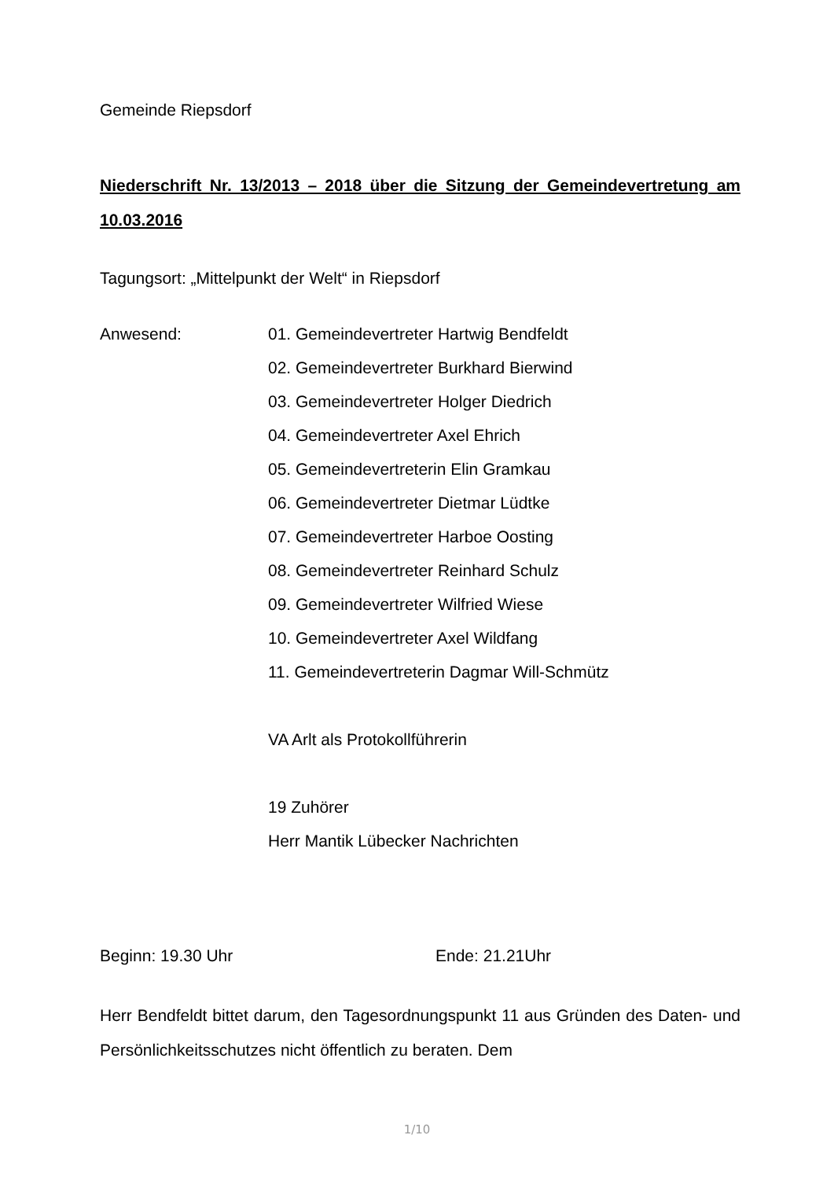Gemeinde Riepsdorf
Niederschrift Nr. 13/2013 – 2018 über die Sitzung der Gemeindevertretung am 10.03.2016
Tagungsort: „Mittelpunkt der Welt“ in Riepsdorf
Anwesend: 01. Gemeindevertreter Hartwig Bendfeldt
02. Gemeindevertreter Burkhard Bierwind
03. Gemeindevertreter Holger Diedrich
04. Gemeindevertreter Axel Ehrich
05. Gemeindevertreterin Elin Gramkau
06. Gemeindevertreter Dietmar Lüdtke
07. Gemeindevertreter Harboe Oosting
08. Gemeindevertreter Reinhard Schulz
09. Gemeindevertreter Wilfried Wiese
10. Gemeindevertreter Axel Wildfang
11. Gemeindevertreterin Dagmar Will-Schmütz
VA Arlt als Protokollführerin
19 Zuhörer
Herr Mantik Lübecker Nachrichten
Beginn: 19.30 Uhr Ende: 21.21Uhr
Herr Bendfeldt bittet darum, den Tagesordnungspunkt 11 aus Gründen des Daten- und Persönlichkeitsschutzes nicht öffentlich zu beraten. Dem
1/10